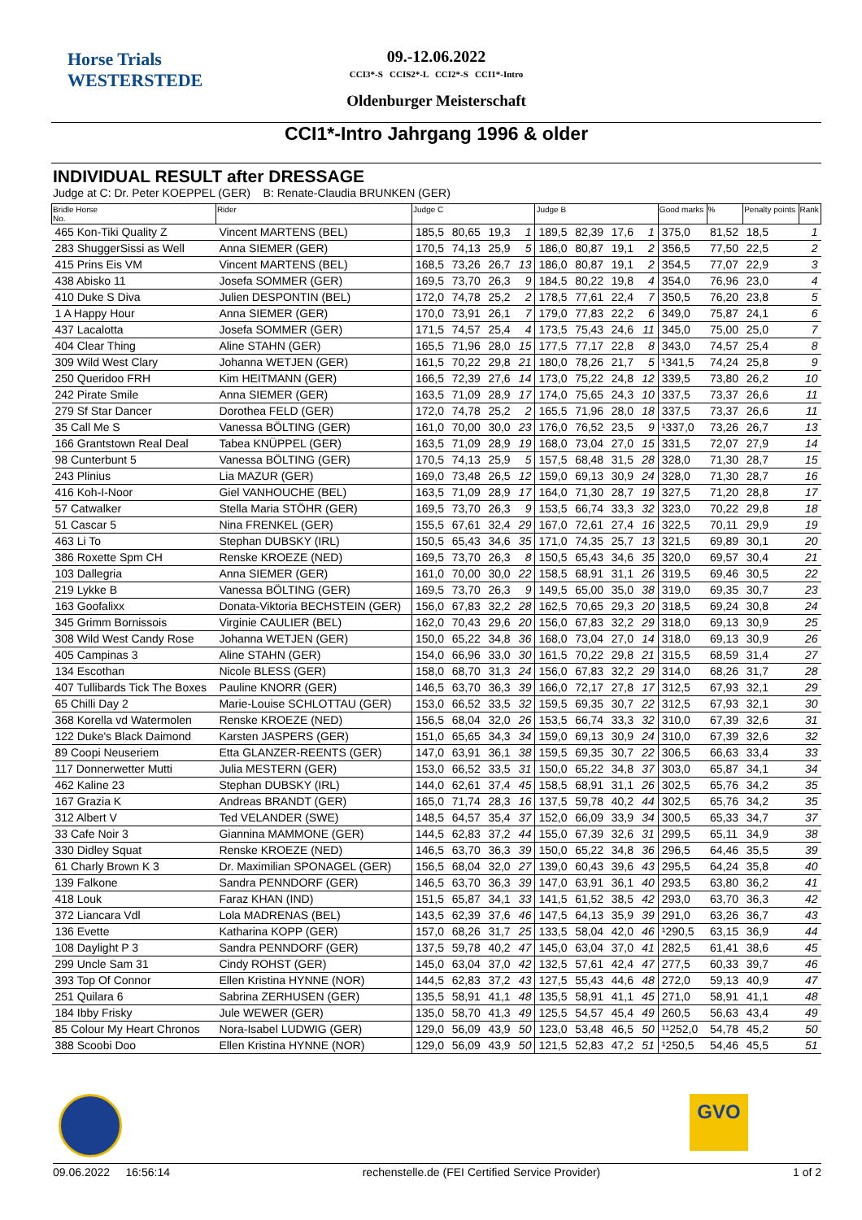Horse Trials
WESTERSTEDE
09.-12.06.2022
CCI3*-S CCIS2*-L CCI2*-S CCI1*-Intro
Oldenburger Meisterschaft
CCI1*-Intro Jahrgang 1996 & older
INDIVIDUAL RESULT after DRESSAGE
Judge at C: Dr. Peter KOEPPEL (GER) B: Renate-Claudia BRUNKEN (GER)
| Bridle Horse No. | Rider | Judge C | | | | Judge B | | | | Good marks | % | Penalty points | Rank |
| --- | --- | --- | --- | --- | --- | --- | --- | --- | --- | --- | --- | --- | --- |
| 465 Kon-Tiki Quality Z | Vincent MARTENS (BEL) | 185,5 | 80,65 | 19,3 | 1 | 189,5 | 82,39 | 17,6 | 1 | 375,0 | 81,52 | 18,5 | 1 |
| 283 ShuggerSissi as Well | Anna SIEMER (GER) | 170,5 | 74,13 | 25,9 | 5 | 186,0 | 80,87 | 19,1 | 2 | 356,5 | 77,50 | 22,5 | 2 |
| 415 Prins Eis VM | Vincent MARTENS (BEL) | 168,5 | 73,26 | 26,7 | 13 | 186,0 | 80,87 | 19,1 | 2 | 354,5 | 77,07 | 22,9 | 3 |
| 438 Abisko 11 | Josefa SOMMER (GER) | 169,5 | 73,70 | 26,3 | 9 | 184,5 | 80,22 | 19,8 | 4 | 354,0 | 76,96 | 23,0 | 4 |
| 410 Duke S Diva | Julien DESPONTIN (BEL) | 172,0 | 74,78 | 25,2 | 2 | 178,5 | 77,61 | 22,4 | 7 | 350,5 | 76,20 | 23,8 | 5 |
| 1 A Happy Hour | Anna SIEMER (GER) | 170,0 | 73,91 | 26,1 | 7 | 179,0 | 77,83 | 22,2 | 6 | 349,0 | 75,87 | 24,1 | 6 |
| 437 Lacalotta | Josefa SOMMER (GER) | 171,5 | 74,57 | 25,4 | 4 | 173,5 | 75,43 | 24,6 | 11 | 345,0 | 75,00 | 25,0 | 7 |
| 404 Clear Thing | Aline STAHN (GER) | 165,5 | 71,96 | 28,0 | 15 | 177,5 | 77,17 | 22,8 | 8 | 343,0 | 74,57 | 25,4 | 8 |
| 309 Wild West Clary | Johanna WETJEN (GER) | 161,5 | 70,22 | 29,8 | 21 | 180,0 | 78,26 | 21,7 | 5 | ¹341,5 | 74,24 | 25,8 | 9 |
| 250 Queridoo FRH | Kim HEITMANN (GER) | 166,5 | 72,39 | 27,6 | 14 | 173,0 | 75,22 | 24,8 | 12 | 339,5 | 73,80 | 26,2 | 10 |
| 242 Pirate Smile | Anna SIEMER (GER) | 163,5 | 71,09 | 28,9 | 17 | 174,0 | 75,65 | 24,3 | 10 | 337,5 | 73,37 | 26,6 | 11 |
| 279 Sf Star Dancer | Dorothea FELD (GER) | 172,0 | 74,78 | 25,2 | 2 | 165,5 | 71,96 | 28,0 | 18 | 337,5 | 73,37 | 26,6 | 11 |
| 35 Call Me S | Vanessa BÖLTING (GER) | 161,0 | 70,00 | 30,0 | 23 | 176,0 | 76,52 | 23,5 | 9 | ¹337,0 | 73,26 | 26,7 | 13 |
| 166 Grantstown Real Deal | Tabea KNÜPPEL (GER) | 163,5 | 71,09 | 28,9 | 19 | 168,0 | 73,04 | 27,0 | 15 | 331,5 | 72,07 | 27,9 | 14 |
| 98 Cunterbunt 5 | Vanessa BÖLTING (GER) | 170,5 | 74,13 | 25,9 | 5 | 157,5 | 68,48 | 31,5 | 28 | 328,0 | 71,30 | 28,7 | 15 |
| 243 Plinius | Lia MAZUR (GER) | 169,0 | 73,48 | 26,5 | 12 | 159,0 | 69,13 | 30,9 | 24 | 328,0 | 71,30 | 28,7 | 16 |
| 416 Koh-I-Noor | Giel VANHOUCHE (BEL) | 163,5 | 71,09 | 28,9 | 17 | 164,0 | 71,30 | 28,7 | 19 | 327,5 | 71,20 | 28,8 | 17 |
| 57 Catwalker | Stella Maria STÖHR (GER) | 169,5 | 73,70 | 26,3 | 9 | 153,5 | 66,74 | 33,3 | 32 | 323,0 | 70,22 | 29,8 | 18 |
| 51 Cascar 5 | Nina FRENKEL (GER) | 155,5 | 67,61 | 32,4 | 29 | 167,0 | 72,61 | 27,4 | 16 | 322,5 | 70,11 | 29,9 | 19 |
| 463 Li To | Stephan DUBSKY (IRL) | 150,5 | 65,43 | 34,6 | 35 | 171,0 | 74,35 | 25,7 | 13 | 321,5 | 69,89 | 30,1 | 20 |
| 386 Roxette Spm CH | Renske KROEZE (NED) | 169,5 | 73,70 | 26,3 | 8 | 150,5 | 65,43 | 34,6 | 35 | 320,0 | 69,57 | 30,4 | 21 |
| 103 Dallegria | Anna SIEMER (GER) | 161,0 | 70,00 | 30,0 | 22 | 158,5 | 68,91 | 31,1 | 26 | 319,5 | 69,46 | 30,5 | 22 |
| 219 Lykke B | Vanessa BÖLTING (GER) | 169,5 | 73,70 | 26,3 | 9 | 149,5 | 65,00 | 35,0 | 38 | 319,0 | 69,35 | 30,7 | 23 |
| 163 Goofalixx | Donata-Viktoria BECHSTEIN (GER) | 156,0 | 67,83 | 32,2 | 28 | 162,5 | 70,65 | 29,3 | 20 | 318,5 | 69,24 | 30,8 | 24 |
| 345 Grimm Bornissois | Virginie CAULIER (BEL) | 162,0 | 70,43 | 29,6 | 20 | 156,0 | 67,83 | 32,2 | 29 | 318,0 | 69,13 | 30,9 | 25 |
| 308 Wild West Candy Rose | Johanna WETJEN (GER) | 150,0 | 65,22 | 34,8 | 36 | 168,0 | 73,04 | 27,0 | 14 | 318,0 | 69,13 | 30,9 | 26 |
| 405 Campinas 3 | Aline STAHN (GER) | 154,0 | 66,96 | 33,0 | 30 | 161,5 | 70,22 | 29,8 | 21 | 315,5 | 68,59 | 31,4 | 27 |
| 134 Escothan | Nicole BLESS (GER) | 158,0 | 68,70 | 31,3 | 24 | 156,0 | 67,83 | 32,2 | 29 | 314,0 | 68,26 | 31,7 | 28 |
| 407 Tullibards Tick The Boxes | Pauline KNORR (GER) | 146,5 | 63,70 | 36,3 | 39 | 166,0 | 72,17 | 27,8 | 17 | 312,5 | 67,93 | 32,1 | 29 |
| 65 Chilli Day 2 | Marie-Louise SCHLOTTAU (GER) | 153,0 | 66,52 | 33,5 | 32 | 159,5 | 69,35 | 30,7 | 22 | 312,5 | 67,93 | 32,1 | 30 |
| 368 Korella vd Watermolen | Renske KROEZE (NED) | 156,5 | 68,04 | 32,0 | 26 | 153,5 | 66,74 | 33,3 | 32 | 310,0 | 67,39 | 32,6 | 31 |
| 122 Duke's Black Daimond | Karsten JASPERS (GER) | 151,0 | 65,65 | 34,3 | 34 | 159,0 | 69,13 | 30,9 | 24 | 310,0 | 67,39 | 32,6 | 32 |
| 89 Coopi Neuseriem | Etta GLANZER-REENTS (GER) | 147,0 | 63,91 | 36,1 | 38 | 159,5 | 69,35 | 30,7 | 22 | 306,5 | 66,63 | 33,4 | 33 |
| 117 Donnerwetter Mutti | Julia MESTERN (GER) | 153,0 | 66,52 | 33,5 | 31 | 150,0 | 65,22 | 34,8 | 37 | 303,0 | 65,87 | 34,1 | 34 |
| 462 Kaline 23 | Stephan DUBSKY (IRL) | 144,0 | 62,61 | 37,4 | 45 | 158,5 | 68,91 | 31,1 | 26 | 302,5 | 65,76 | 34,2 | 35 |
| 167 Grazia K | Andreas BRANDT (GER) | 165,0 | 71,74 | 28,3 | 16 | 137,5 | 59,78 | 40,2 | 44 | 302,5 | 65,76 | 34,2 | 35 |
| 312 Albert V | Ted VELANDER (SWE) | 148,5 | 64,57 | 35,4 | 37 | 152,0 | 66,09 | 33,9 | 34 | 300,5 | 65,33 | 34,7 | 37 |
| 33 Cafe Noir 3 | Giannina MAMMONE (GER) | 144,5 | 62,83 | 37,2 | 44 | 155,0 | 67,39 | 32,6 | 31 | 299,5 | 65,11 | 34,9 | 38 |
| 330 Didley Squat | Renske KROEZE (NED) | 146,5 | 63,70 | 36,3 | 39 | 150,0 | 65,22 | 34,8 | 36 | 296,5 | 64,46 | 35,5 | 39 |
| 61 Charly Brown K 3 | Dr. Maximilian SPONAGEL (GER) | 156,5 | 68,04 | 32,0 | 27 | 139,0 | 60,43 | 39,6 | 43 | 295,5 | 64,24 | 35,8 | 40 |
| 139 Falkone | Sandra PENNDORF (GER) | 146,5 | 63,70 | 36,3 | 39 | 147,0 | 63,91 | 36,1 | 40 | 293,5 | 63,80 | 36,2 | 41 |
| 418 Louk | Faraz KHAN (IND) | 151,5 | 65,87 | 34,1 | 33 | 141,5 | 61,52 | 38,5 | 42 | 293,0 | 63,70 | 36,3 | 42 |
| 372 Liancara Vdl | Lola MADRENAS (BEL) | 143,5 | 62,39 | 37,6 | 46 | 147,5 | 64,13 | 35,9 | 39 | 291,0 | 63,26 | 36,7 | 43 |
| 136 Evette | Katharina KOPP (GER) | 157,0 | 68,26 | 31,7 | 25 | 133,5 | 58,04 | 42,0 | 46 | ¹290,5 | 63,15 | 36,9 | 44 |
| 108 Daylight P 3 | Sandra PENNDORF (GER) | 137,5 | 59,78 | 40,2 | 47 | 145,0 | 63,04 | 37,0 | 41 | 282,5 | 61,41 | 38,6 | 45 |
| 299 Uncle Sam 31 | Cindy ROHST (GER) | 145,0 | 63,04 | 37,0 | 42 | 132,5 | 57,61 | 42,4 | 47 | 277,5 | 60,33 | 39,7 | 46 |
| 393 Top Of Connor | Ellen Kristina HYNNE (NOR) | 144,5 | 62,83 | 37,2 | 43 | 127,5 | 55,43 | 44,6 | 48 | 272,0 | 59,13 | 40,9 | 47 |
| 251 Quilara 6 | Sabrina ZERHUSEN (GER) | 135,5 | 58,91 | 41,1 | 48 | 135,5 | 58,91 | 41,1 | 45 | 271,0 | 58,91 | 41,1 | 48 |
| 184 Ibby Frisky | Jule WEWER (GER) | 135,0 | 58,70 | 41,3 | 49 | 125,5 | 54,57 | 45,4 | 49 | 260,5 | 56,63 | 43,4 | 49 |
| 85 Colour My Heart Chronos | Nora-Isabel LUDWIG (GER) | 129,0 | 56,09 | 43,9 | 50 | 123,0 | 53,48 | 46,5 | 50 | ¹¹252,0 | 54,78 | 45,2 | 50 |
| 388 Scoobi Doo | Ellen Kristina HYNNE (NOR) | 129,0 | 56,09 | 43,9 | 50 | 121,5 | 52,83 | 47,2 | 51 | ¹250,5 | 54,46 | 45,5 | 51 |
GVO
09.06.2022 16:56:14 rechenstelle.de (FEI Certified Service Provider) 1 of 2